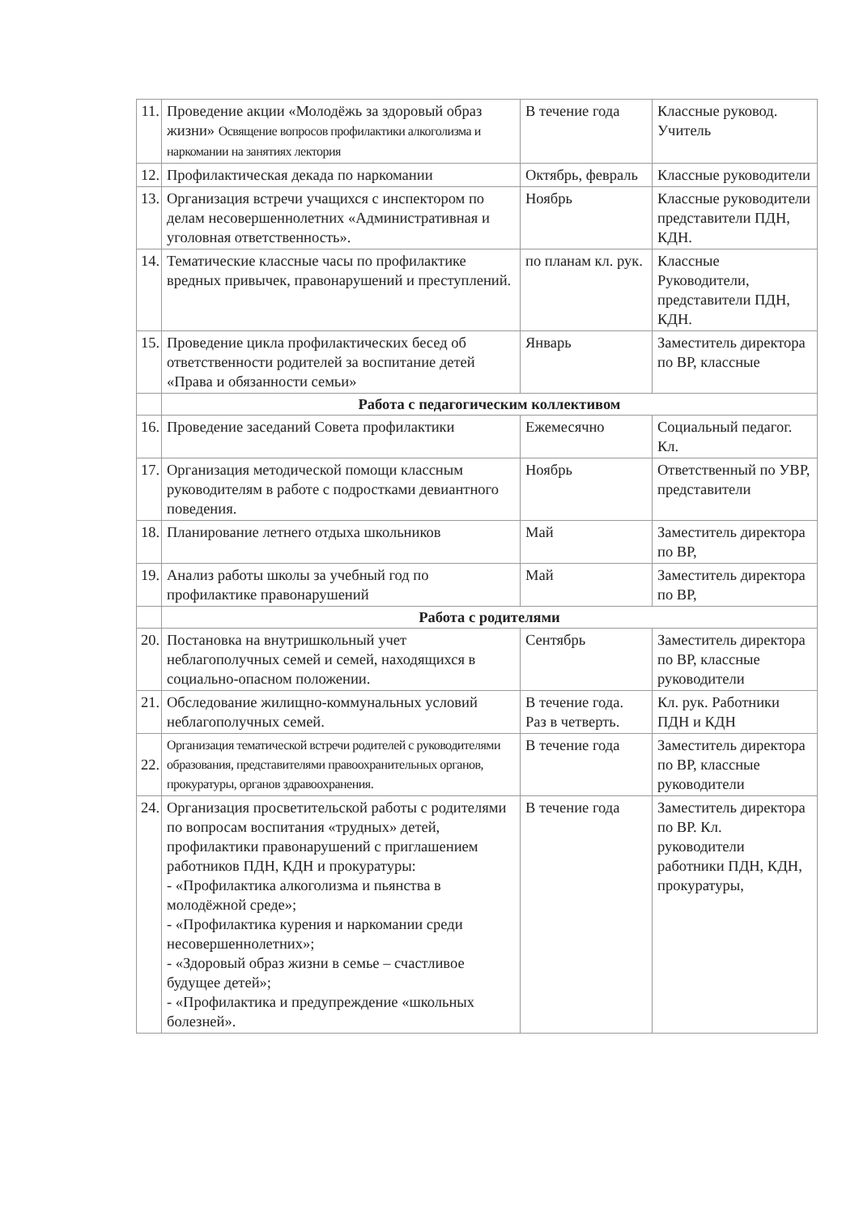| 11. | Проведение акции «Молодёжь за здоровый образ жизни» Освящение вопросов профилактики алкоголизма и наркомании на занятиях лектория | В течение года | Классные руковод. Учитель |
| 12. | Профилактическая декада по наркомании | Октябрь, февраль | Классные руководители |
| 13. | Организация встречи учащихся с инспектором по делам несовершеннолетних «Административная и уголовная ответственность». | Ноябрь | Классные руководители представители ПДН, КДН. |
| 14. | Тематические классные часы по профилактике вредных привычек, правонарушений и преступлений. | по планам кл. рук. | Классные Руководители, представители ПДН, КДН. |
| 15. | Проведение цикла профилактических бесед об ответственности родителей за воспитание детей «Права и обязанности семьи» | Январь | Заместитель директора по ВР, классные |
| | Работа с педагогическим коллективом | | |
| 16. | Проведение заседаний Совета профилактики | Ежемесячно | Социальный педагог. Кл. |
| 17. | Организация методической помощи классным руководителям в работе с подростками девиантного поведения. | Ноябрь | Ответственный по УВР, представители |
| 18. | Планирование летнего отдыха школьников | Май | Заместитель директора по ВР, |
| 19. | Анализ работы школы за учебный год по профилактике правонарушений | Май | Заместитель директора по ВР, |
| | Работа с родителями | | |
| 20. | Постановка на внутришкольный учет неблагополучных семей и семей, находящихся в социально-опасном положении. | Сентябрь | Заместитель директора по ВР, классные руководители |
| 21. | Обследование жилищно-коммунальных условий неблагополучных семей. | В течение года. Раз в четверть. | Кл. рук. Работники ПДН и КДН |
| 22. | Организация тематической встречи родителей с руководителями образования, представителями правоохранительных органов, прокуратуры, органов здравоохранения. | В течение года | Заместитель директора по ВР, классные руководители |
| 24. | Организация просветительской работы с родителями по вопросам воспитания «трудных» детей, профилактики правонарушений с приглашением работников ПДН, КДН и прокуратуры: - «Профилактика алкоголизма и пьянства в молодёжной среде»; - «Профилактика курения и наркомании среди несовершеннолетних»; - «Здоровый образ жизни в семье – счастливое будущее детей»; - «Профилактика и предупреждение «школьных болезней». | В течение года | Заместитель директора по ВР. Кл. руководители работники ПДН, КДН, прокуратуры, |